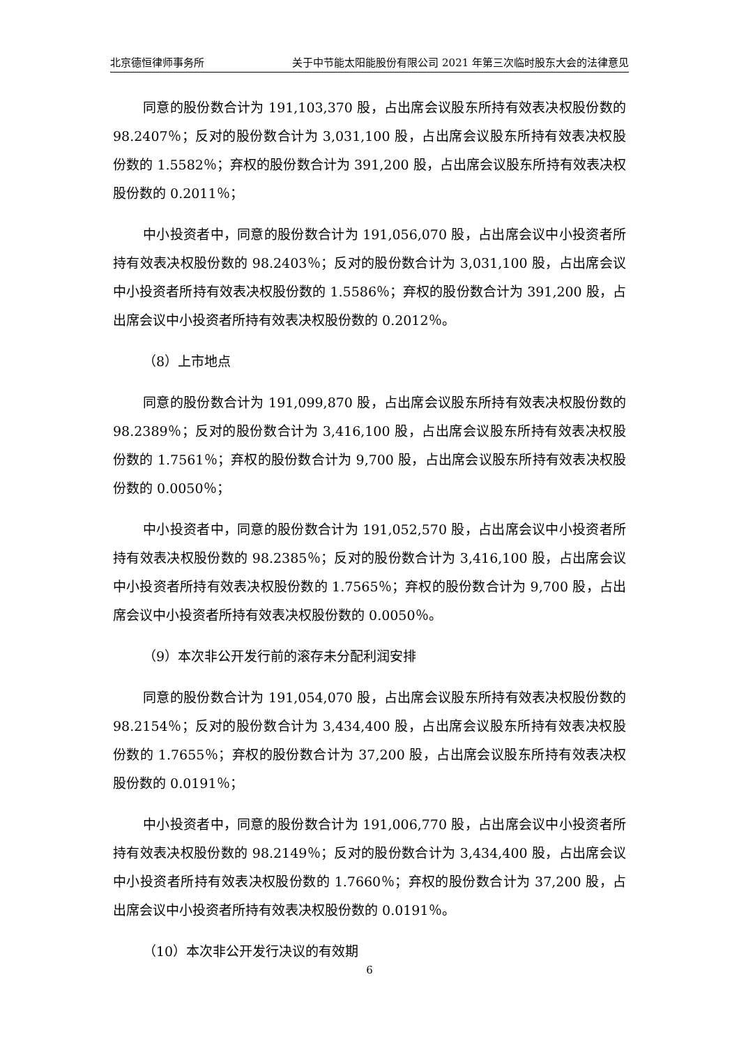北京德恒律师事务所 关于中节能太阳能股份有限公司 2021 年第三次临时股东大会的法律意见
同意的股份数合计为 191,103,370 股，占出席会议股东所持有效表决权股份数的 98.2407％；反对的股份数合计为 3,031,100 股，占出席会议股东所持有效表决权股份数的 1.5582％；弃权的股份数合计为 391,200 股，占出席会议股东所持有效表决权股份数的 0.2011％；
中小投资者中，同意的股份数合计为 191,056,070 股，占出席会议中小投资者所持有效表决权股份数的 98.2403％；反对的股份数合计为 3,031,100 股，占出席会议中小投资者所持有效表决权股份数的 1.5586％；弃权的股份数合计为 391,200 股，占出席会议中小投资者所持有效表决权股份数的 0.2012％。
（8）上市地点
同意的股份数合计为 191,099,870 股，占出席会议股东所持有效表决权股份数的 98.2389％；反对的股份数合计为 3,416,100 股，占出席会议股东所持有效表决权股份数的 1.7561％；弃权的股份数合计为 9,700 股，占出席会议股东所持有效表决权股份数的 0.0050％；
中小投资者中，同意的股份数合计为 191,052,570 股，占出席会议中小投资者所持有效表决权股份数的 98.2385％；反对的股份数合计为 3,416,100 股，占出席会议中小投资者所持有效表决权股份数的 1.7565％；弃权的股份数合计为 9,700 股，占出席会议中小投资者所持有效表决权股份数的 0.0050％。
（9）本次非公开发行前的滚存未分配利润安排
同意的股份数合计为 191,054,070 股，占出席会议股东所持有效表决权股份数的 98.2154％；反对的股份数合计为 3,434,400 股，占出席会议股东所持有效表决权股份数的 1.7655％；弃权的股份数合计为 37,200 股，占出席会议股东所持有效表决权股份数的 0.0191％；
中小投资者中，同意的股份数合计为 191,006,770 股，占出席会议中小投资者所持有效表决权股份数的 98.2149％；反对的股份数合计为 3,434,400 股，占出席会议中小投资者所持有效表决权股份数的 1.7660％；弃权的股份数合计为 37,200 股，占出席会议中小投资者所持有效表决权股份数的 0.0191％。
（10）本次非公开发行决议的有效期
6